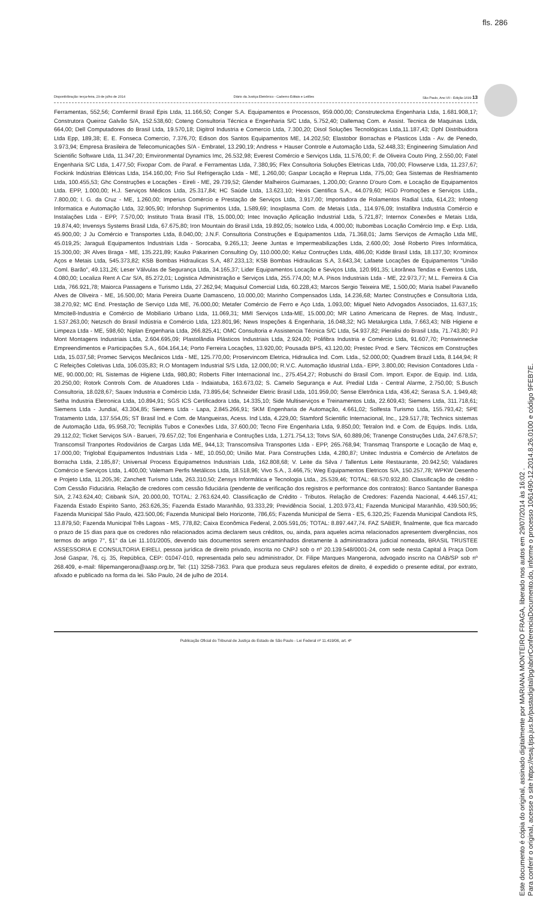fls. 286
Disponibilização: terça-feira, 29 de julho de 2014 Diário da Justiça Eletrônico - Caderno Editais e Leilões São Paulo, Ano VII - Edição 1699 13
Ferramentas, 552,56; Comfermil Brasil Epis Ltda, 11.166,50; Conger S.A. Equipamentos e Processos, 959.000,00; Construteckma Engenharia Ltda, 1.681.908,17; Construtora Queiroz Galvão S/A, 152.538,60; Coteng Consultoria Técnica e Engenharia S/C Ltda, 5.752,40; Dallemaq Com. e Assist. Tecnica de Maquinas Ltda, 664,00; Dell Computadores do Brasil Ltda, 19.570,18; Digitrol Industria e Comercio Ltda, 7.300,20; Disol Soluções Tecnológicas Ltda,11.187,43; Dphl Distribuidora Ltda Epp, 189,38; E. E. Fonseca Comercio, 7.376,70; Edison dos Santos Equipamentos ME, 14.202,50; Elastobor Borrachas e Plasticos Ltda - Av. de Penedo, 3.973,94; Empresa Brasileira de Telecomunicações S/A - Embratel, 13.290,19; Andress + Hauser Controle e Automação Ltda, 52.448,33; Engineering Simulation And Scientific Software Ltda, 11.347,20; Emvironmental Dynamics Imc, 26.532,98; Everest Comércio e Serviços Ltda, 11.576,00; F. de Oliveira Couto Ping, 2.550,00; Fatel Engenharia S/C Ltda, 1.477,50; Fixopar Com. de Paraf. e Ferramentas Ltda, 7.380,95; Flex Consultoria Soluções Eletricas Ltda, 700,00; Flowserve Ltda, 11.237,67; Fockink Indústrias Elétricas Ltda, 154.160,00; Frio Sul Refrigeração Ltda - ME, 1.260,00; Gaspar Locação e Reprua Ltda, 775,00; Gea Sistemas de Resfriamento Ltda, 100.455,53; Ghc Construções e Locações - Eireli - ME, 29.739,52; Glender Malheiros Guimaraes, 1.200,00; Granno D'ouro Com. e Locação de Equipamentos Ltda. EPP, 1.000,00; H.J. Serviços Médicos Ltda, 25.317,84; HC Saúde Ltda, 13.623,10; Hexis Cientifica S.A., 44.079,60; HGD Promoções e Serviços Ltda., 7.800,00; I. G. da Cruz - ME, 1.260,00; Imperius Comércio e Prestação de Serviços Ltda, 3.917,00; Importadora de Rolamentos Radial Ltda, 614,23; Infoeng Informatica e Automação Ltda, 32.905,90; Inforshop Suprimentos Ltda, 1.589,69; Inoxplasma Com. de Metais Ltda., 114.976,09; Instafibra Industria Comércio e Instalações Ltda - EPP, 7.570,00; Instituto Trata Brasil ITB, 15.000,00; Intec Inovação Aplicação Industrial Ltda, 5.721,87; Internox Conexões e Metais Ltda, 19.874,40; Invensys Systems Brasil Ltda, 67.675,80; Iron Mountain do Brasil Ltda, 19.892,05; Isotelco Ltda, 4.000,00; Itubombas Locação Comércio Imp. e Exp. Ltda, 45.900,00; J Ju Comércio e Transportes Ltda, 8.040,00; J.N.F. Consultoria Construções e Equipamentos Ltda, 71.368,01; Jams Serviços de Armação Ltda ME, 45.019,25; Jaraguá Equipamentos Industriais Ltda - Sorocaba, 9.265,13; Jeene Juntas e Impermeabilizações Ltda, 2.600,00; José Roberto Pires Informática, 15.300,00; JR Alves Braga - ME, 135.221,89; Kauko Pakarinen Consulting Oy, 110.000,00; Keluz Contruções Ltda, 486,00; Kidde Brasil Ltda, 18.137,30; Krominox Aços e Metais Ltda, 545.373,82; KSB Bombas Hidraulicas S.A, 487.233,13; KSB Bombas Hidraulicas S.A, 3.643,34; Lafaete Locações de Equipamentos "União Coml. Barão", 49.131,26; Leser Válvulas de Segurança Ltda, 34.165,37; Lider Equipamentos Locação e Seviços Ltda, 120.991,35; Litorânea Tendas e Eventos Ltda, 4.080,00; Localiza Rent A Car S/A, 85.272,01; Logistica Administração e Serviços Ltda, 255.774,00; M.A. Pisos Industriais Ltda - ME, 22.973,77; M.L. Ferreira & Cia Ltda, 766.921,78; Maiorca Passagens e Turismo Ltda, 27.262,94; Maquisul Comercial Ltda, 60.228,43; Marcos Sergio Teixeira ME, 1.500,00; Maria Isabel Pavanello Alves de Oliveira - ME, 16.500,00; Maria Pereira Duarte Damasceno, 10.000,00; Marinho Compensados Ltda, 14.236,68; Martec Construções e Consultoria Ltda, 38.270,92; MC End. Prestação de Serviço Ltda ME, 76.000,00; Metafer Comércio de Ferro e Aço Ltda, 1.093,00; Miguel Neto Advogados Associados, 11.637,15; Mmcite8-Industria e Comércio de Mobiliario Urbano Ltda, 11.069,31; MMI Serviços Ltda-ME, 15.000,00; MR Latino Americana de Repres. de Maq. Industr., 1.537.263,00; Netzsch do Brasil Indústria e Comércio Ltda, 123.801,96; News Inspeções & Engenharia, 16.048,32; NG Metalurgica Ltda, 7.663,43; NIB Higiene e Limpeza Ltda - ME, 598,60; Niplan Engenharia Ltda, 266.825,41; OMC Consultoria e Assistencia Técnica S/C Ltda, 54.937,82; Pieralisi do Brasil Ltda, 71.743,80; PJ Mont Montagens Industriais Ltda, 2.604.695,09; Plastolândia Plásticos Industriais Ltda, 2.924,00; Polifibra Industria e Comércio Ltda, 91.607,70; Ponswinnecke Empreendimentos e Participações S.A., 604.164,14; Porto Ferreira Locações, 13.920,00; Pousada BPS, 43.120,00; Prestec Prod. e Serv. Técnicos em Construções Ltda, 15.037,58; Promec Serviços Mecânicos Ltda - ME, 125.770,00; Proservincom Eletrica, Hidraulica Ind. Com. Ltda., 52.000,00; Quadrem Brazil Ltda, 8.144,94; R C Refeições Coletivas Ltda, 106.035,83; R.O Montagem Industrial S/S Ltda, 12.000,00; R.V.C. Automação Idustrial Ltda.- EPP, 3.800,00; Revision Contadores Ltda - ME, 90.000,00; RL Sistemas de Higiene Ltda, 980,80; Roberts Filter Internacional Inc., 275.454,27; Robuschi do Brasil Com. Import. Expor. de Equip. Ind. Ltda, 20.250,00; Rotork Controls Com. de Atuadores Ltda - Indaiatuba, 163.673,02; S. Camelo Segurança e Aut. Predial Ltda - Central Alarme, 2.750,00; S.Busch Consultoria, 18.028,67; Sauex Industria e Comércio Ltda, 73.895,64; Schneider Eletric Brasil Ltda, 101.959,00; Sense Eletrônica Ltda, 436,42; Serasa S.A. 1.949,48; Setha Industria Eletronica Ltda, 10.894,91; SGS ICS Certificadora Ltda, 14.335,10; Side Multiserviços e Treinamentos Ltda, 22.609,43; Siemens Ltda, 311.718,61; Siemens Ltda - Jundiaí, 43.304,85; Siemens Ltda - Lapa, 2.845.266,91; SKM Engenharia de Automação, 4.661,02; Solfesta Turismo Ltda, 155.793,42; SPE Tratamento Ltda, 137.554,05; ST Brasil Ind. e Com. de Mangueiras, Acess. Ind Ltda, 4.229,00; Stamford Scientific Internacional, Inc., 129.517,78; Technics sistemas de Automação Ltda, 95.958,70; Tecniplás Tubos e Conexões Ltda, 37.600,00; Tecno Fire Engenharia Ltda, 9.850,00; Tetralon Ind. e Com. de Equips. Indis. Ltda, 29.112,02; Ticket Serviços S/A - Barueri, 79.657,02; Toti Engenharia e Contruções Ltda, 1.271.754,13; Totvs S/A, 60.889,06; Tranenge Construções Ltda, 247.678,57; Transcomsil Tranportes Rodoviários de Cargas Ltda ME, 944,13; Transcomsilva Transportes Ltda - EPP, 265.768,94; Transmaq Transporte e Locação de Maq e, 17.000,00; Triglobal Equipamentos Industriais Ltda - ME, 10.050,00; União Mat. Para Construções Ltda, 4.280,87; Unitec Industria e Comércio de Artefatos de Borracha Ltda, 2.185,87; Universal Process Equipametnos Industriais Ltda, 162.808,68; V. Leite da Silva / Tallentus Leite Restaurante, 20.942,50; Valadares Comércio e Serviços Ltda, 1.400,00; Valemam Perfis Metálicos Ltda, 18.518,96; Vivo S.A., 3.466,75; Weg Equipamentos Eletricos S/A, 150.257,78; WPKW Desenho e Projeto Ltda, 11.205,36; Zanchett Turismo Ltda, 263.310,50; Zensys Informática e Tecnologia Ltda., 25.539,46; TOTAL: 68.570.932,80. Classificação de crédito - Com Cessão Fiduciária. Relação de credores com cessão fiduciária (pendente de verificação dos registros e performance dos contratos): Banco Santander Banespa S/A, 2.743.624,40; Citibank S/A, 20.000,00, TOTAL: 2.763.624,40. Classificação de Crédito - Tributos. Relação de Credores: Fazenda Nacional, 4.446.157,41; Fazenda Estado Espirito Santo, 263.626,35; Fazenda Estado Maranhão, 93.333,29; Previdência Social, 1.203.973,41; Fazenda Municipal Maranhão, 439.500,95; Fazenda Municipal São Paulo, 423.500,06; Fazenda Municipal Belo Horizonte, 786,65; Fazenda Municipal de Serra - ES, 6.320,25; Fazenda Municipal Candiota RS, 13.879,50; Fazenda Municipal Três Lagoas - MS, 778,82; Caixa Econômica Federal, 2.005.591,05; TOTAL: 8.897.447,74. FAZ SABER, finalmente, que fica marcado o prazo de 15 dias para que os credores não relacionados acima declarem seus créditos, ou, ainda, para aqueles acima relacionados apresentem divergências, nos termos do artigo 7°, §1° da Lei 11.101/2005, devendo tais documentos serem encaminhados diretamente à administradora judicial nomeada, BRASIL TRUSTEE ASSESSORIA E CONSULTORIA EIRELI, pessoa jurídica de direito privado, inscrita no CNPJ sob o nº 20.139.548/0001-24, com sede nesta Capital à Praça Dom José Gaspar, 76, cj. 35, República, CEP: 01047-010, representada pelo seu administrador, Dr. Filipe Marques Mangerona, advogado inscrito na OAB/SP sob nº 268.409, e-mail: filipemangerona@aasp.org.br, Tel: (11) 3258-7363. Para que produza seus regulares efeitos de direito, é expedido o presente edital, por extrato, afixado e publicado na forma da lei. São Paulo, 24 de julho de 2014.
Publicação Oficial do Tribunal de Justiça do Estado de São Paulo - Lei Federal nº 11.419/06, art. 4º
Este documento é cópia do original, assinado digitalmente por MARIANA MONTEIRO FRAGA, liberado nos autos em 29/07/2014 às 16:02 .
Para conferir o original, acesse o site https://esaj.tjsp.jus.br/pastadigital/pg/abrirConferenciaDocumento.do, informe o processo 1061490-12.2014.8.26.0100 e código 9FEB7E.